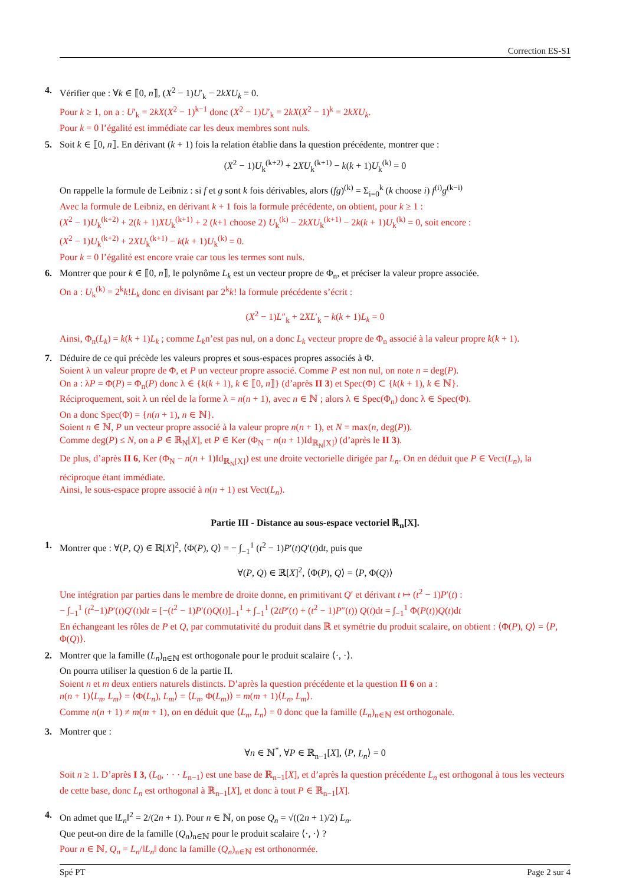Correction ES-S1
4. Vérifier que : ∀k ∈ ⟦0, n⟧, (X<sup>2</sup> − 1)U′<sub>k</sub> − 2kXU<sub>k</sub> = 0.
Pour k ≥ 1, on a : U′<sub>k</sub> = 2kX(X<sup>2</sup> − 1)<sup>k−1</sup> donc (X<sup>2</sup> − 1)U′<sub>k</sub> = 2kX(X<sup>2</sup> − 1)<sup>k</sup> = 2kXU<sub>k</sub>.
Pour k = 0 l’égalité est immédiate car les deux membres sont nuls.
5. Soit k ∈ ⟦0, n⟧. En dérivant (k + 1) fois la relation établie dans la question précédente, montrer que :
(X<sup>2</sup> − 1)U<sub>k</sub><sup>(k+2)</sup> + 2XU<sub>k</sub><sup>(k+1)</sup> − k(k + 1)U<sub>k</sub><sup>(k)</sup> = 0
On rappelle la formule de Leibniz : si f et g sont k fois dérivables, alors (fg)<sup>(k)</sup> = Σ<sub>i=0</sub><sup>k</sup> (k choose i) f<sup>(i)</sup>g<sup>(k−i)</sup>
Avec la formule de Leibniz, en dérivant k + 1 fois la formule précédente, on obtient, pour k ≥ 1 :
(X<sup>2</sup> − 1)U<sub>k</sub><sup>(k+2)</sup> + 2(k + 1)XU<sub>k</sub><sup>(k+1)</sup> + 2 (k+1 choose 2) U<sub>k</sub><sup>(k)</sup> − 2kXU<sub>k</sub><sup>(k+1)</sup> − 2k(k + 1)U<sub>k</sub><sup>(k)</sup> = 0, soit encore :
(X<sup>2</sup> − 1)U<sub>k</sub><sup>(k+2)</sup> + 2XU<sub>k</sub><sup>(k+1)</sup> − k(k + 1)U<sub>k</sub><sup>(k)</sup> = 0.
Pour k = 0 l’égalité est encore vraie car tous les termes sont nuls.
6. Montrer que pour k ∈ ⟦0, n⟧, le polynôme L<sub>k</sub> est un vecteur propre de Φ<sub>n</sub>, et préciser la valeur propre associée.
On a : U<sub>k</sub><sup>(k)</sup> = 2<sup>k</sup>k!L<sub>k</sub> donc en divisant par 2<sup>k</sup>k! la formule précédente s’écrit :
(X<sup>2</sup> − 1)L″<sub>k</sub> + 2XL′<sub>k</sub> − k(k + 1)L<sub>k</sub> = 0
Ainsi, Φ<sub>n</sub>(L<sub>k</sub>) = k(k + 1)L<sub>k</sub> ; comme L<sub>k</sub>n’est pas nul, on a donc L<sub>k</sub> vecteur propre de Φ<sub>n</sub> associé à la valeur propre k(k + 1).
7. Déduire de ce qui précède les valeurs propres et sous-espaces propres associés à Φ.
Soient λ un valeur propre de Φ, et P un vecteur propre associé. Comme P est non nul, on note n = deg(P).
On a : λP = Φ(P) = Φ<sub>n</sub>(P) donc λ ∈ {k(k + 1), k ∈ ⟦0, n⟧} (d’après II 3) et Spec(Φ) ⊂ {k(k + 1), k ∈ ℕ}.
Réciproquement, soit λ un réel de la forme λ = n(n + 1), avec n ∈ ℕ ; alors λ ∈ Spec(Φ<sub>n</sub>) donc λ ∈ Spec(Φ).
On a donc Spec(Φ) = {n(n + 1), n ∈ ℕ}.
Soient n ∈ ℕ, P un vecteur propre associé à la valeur propre n(n + 1), et N = max(n, deg(P)).
Comme deg(P) ≤ N, on a P ∈ ℝ<sub>N</sub>[X], et P ∈ Ker (Φ<sub>N</sub> − n(n + 1)Id<sub>ℝ<sub>N</sub>[X]</sub>) (d’après le II 3).
De plus, d’après II 6, Ker (Φ<sub>N</sub> − n(n + 1)Id<sub>ℝ<sub>N</sub>[X]</sub>) est une droite vectorielle dirigée par L<sub>n</sub>. On en déduit que P ∈ Vect(L<sub>n</sub>), la réciproque étant immédiate.
Ainsi, le sous-espace propre associé à n(n + 1) est Vect(L<sub>n</sub>).
Partie III - Distance au sous-espace vectoriel ℝ<sub>n</sub>[X].
1. Montrer que : ∀(P, Q) ∈ ℝ[X]<sup>2</sup>, ⟨Φ(P), Q⟩ = − ∫<sub>−1</sub><sup>1</sup> (t<sup>2</sup> − 1)P′(t)Q′(t)dt, puis que
∀(P, Q) ∈ ℝ[X]<sup>2</sup>, ⟨Φ(P), Q⟩ = ⟨P, Φ(Q)⟩
Une intégration par parties dans le membre de droite donne, en primitivant Q′ et dérivant t ↦ (t<sup>2</sup> − 1)P′(t) :
− ∫<sub>−1</sub><sup>1</sup> (t<sup>2</sup>−1)P′(t)Q′(t)dt = [−(t<sup>2</sup> − 1)P′(t)Q(t)]<sub>−1</sub><sup>1</sup> + ∫<sub>−1</sub><sup>1</sup> (2tP′(t) + (t<sup>2</sup> − 1)P″(t)) Q(t)dt = ∫<sub>−1</sub><sup>1</sup> Φ(P(t))Q(t)dt
En échangeant les rôles de P et Q, par commutativité du produit dans ℝ et symétrie du produit scalaire, on obtient : ⟨Φ(P), Q⟩ = ⟨P, Φ(Q)⟩.
2. Montrer que la famille (L<sub>n</sub>)<sub>n∈ℕ</sub> est orthogonale pour le produit scalaire ⟨·, ·⟩.
On pourra utiliser la question 6 de la partie II.
Soient n et m deux entiers naturels distincts. D’après la question précédente et la question II 6 on a :
n(n + 1)⟨L<sub>n</sub>, L<sub>m</sub>⟩ = ⟨Φ(L<sub>n</sub>), L<sub>m</sub>⟩ = ⟨L<sub>n</sub>, Φ(L<sub>m</sub>)⟩ = m(m + 1)⟨L<sub>n</sub>, L<sub>m</sub>⟩.
Comme n(n + 1) ≠ m(m + 1), on en déduit que ⟨L<sub>n</sub>, L<sub>n</sub>⟩ = 0 donc que la famille (L<sub>n</sub>)<sub>n∈ℕ</sub> est orthogonale.
3. Montrer que :
∀n ∈ ℕ<sup>*</sup>, ∀P ∈ ℝ<sub>n−1</sub>[X], ⟨P, L<sub>n</sub>⟩ = 0
Soit n ≥ 1. D’après I 3, (L<sub>0</sub>, · · · L<sub>n−1</sub>) est une base de ℝ<sub>n−1</sub>[X], et d’après la question précédente L<sub>n</sub> est orthogonal à tous les vecteurs de cette base, donc L<sub>n</sub> est orthogonal à ℝ<sub>n−1</sub>[X], et donc à tout P ∈ ℝ<sub>n−1</sub>[X].
4. On admet que ‖L<sub>n</sub>‖<sup>2</sup> = 2/(2n + 1). Pour n ∈ ℕ, on pose Q<sub>n</sub> = √((2n + 1)/2) L<sub>n</sub>.
Que peut-on dire de la famille (Q<sub>n</sub>)<sub>n∈ℕ</sub> pour le produit scalaire ⟨·, ·⟩ ?
Pour n ∈ ℕ, Q<sub>n</sub> = L<sub>n</sub>/‖L<sub>n</sub>‖ donc la famille (Q<sub>n</sub>)<sub>n∈ℕ</sub> est orthonormée.
Spé PT Page 2 sur 4